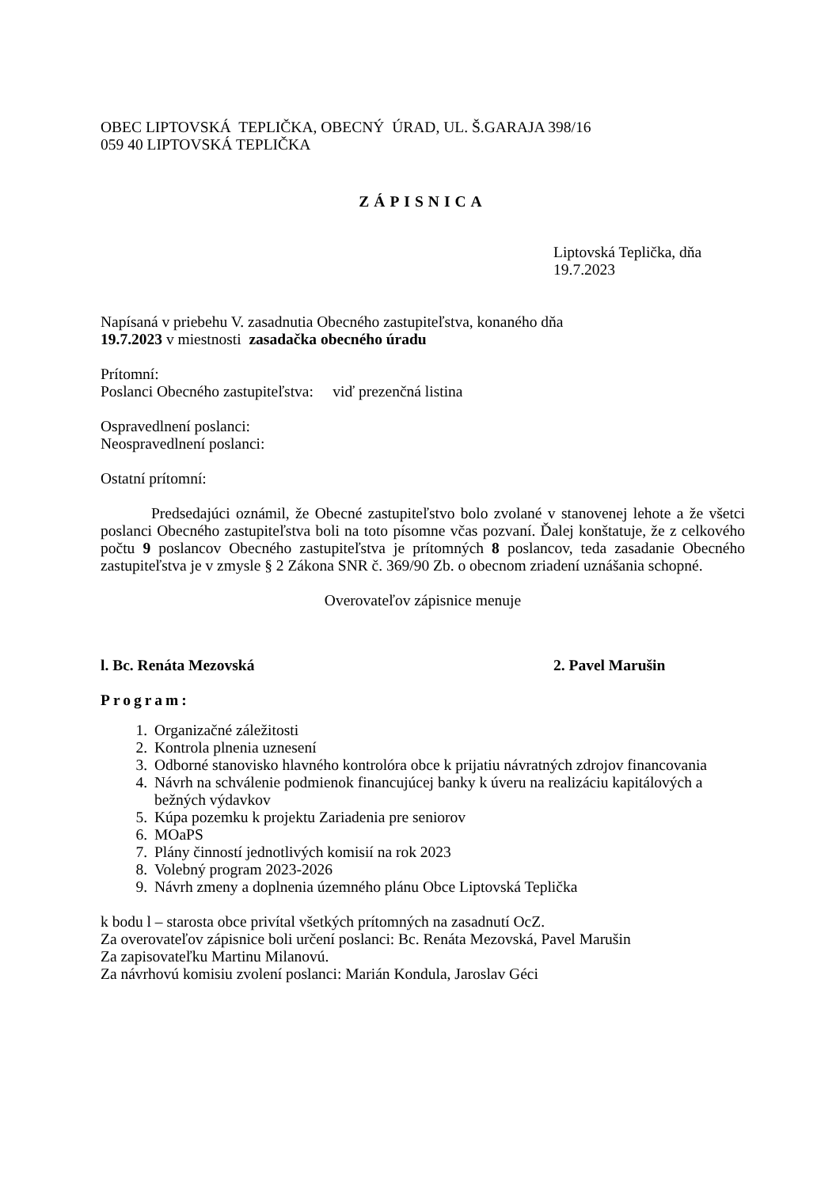OBEC LIPTOVSKÁ TEPLIČKA, OBECNÝ ÚRAD, UL. Š.GARAJA 398/16
059 40 LIPTOVSKÁ TEPLIČKA
ZÁPISNICA
Liptovská Teplička, dňa
19.7.2023
Napísaná v priebehu V. zasadnutia Obecného zastupiteľstva, konaného dňa
19.7.2023 v miestnosti zasadačka obecného úradu
Prítomní:
Poslanci Obecného zastupiteľstva: viď prezenčná listina
Ospravedlnení poslanci:
Neospravedlnení poslanci:
Ostatní prítomní:
Predsedajúci oznámil, že Obecné zastupiteľstvo bolo zvolané v stanovenej lehote a že všetci poslanci Obecného zastupiteľstva boli na toto písomne včas pozvaní. Ďalej konštatuje, že z celkového počtu 9 poslancov Obecného zastupiteľstva je prítomných 8 poslancov, teda zasadanie Obecného zastupiteľstva je v zmysle § 2 Zákona SNR č. 369/90 Zb. o obecnom zriadení uznášania schopné.
Overovateľov zápisnice menuje
l. Bc. Renáta Mezovská 2. Pavel Marušin
Program:
1. Organizačné záležitosti
2. Kontrola plnenia uznesení
3. Odborné stanovisko hlavného kontrolóra obce k prijatiu návratných zdrojov financovania
4. Návrh na schválenie podmienok financujúcej banky k úveru na realizáciu kapitálových a bežných výdavkov
5. Kúpa pozemku k projektu Zariadenia pre seniorov
6. MOaPS
7. Plány činností jednotlivých komisií na rok 2023
8. Volebný program 2023-2026
9. Návrh zmeny a doplnenia územného plánu Obce Liptovská Teplička
k bodu l – starosta obce privítal všetkých prítomných na zasadnutí OcZ.
Za overovateľov zápisnice boli určení poslanci: Bc. Renáta Mezovská, Pavel Marušin
Za zapisovateľku Martinu Milanovú.
Za návrhovú komisiu zvolení poslanci: Marián Kondula, Jaroslav Géci